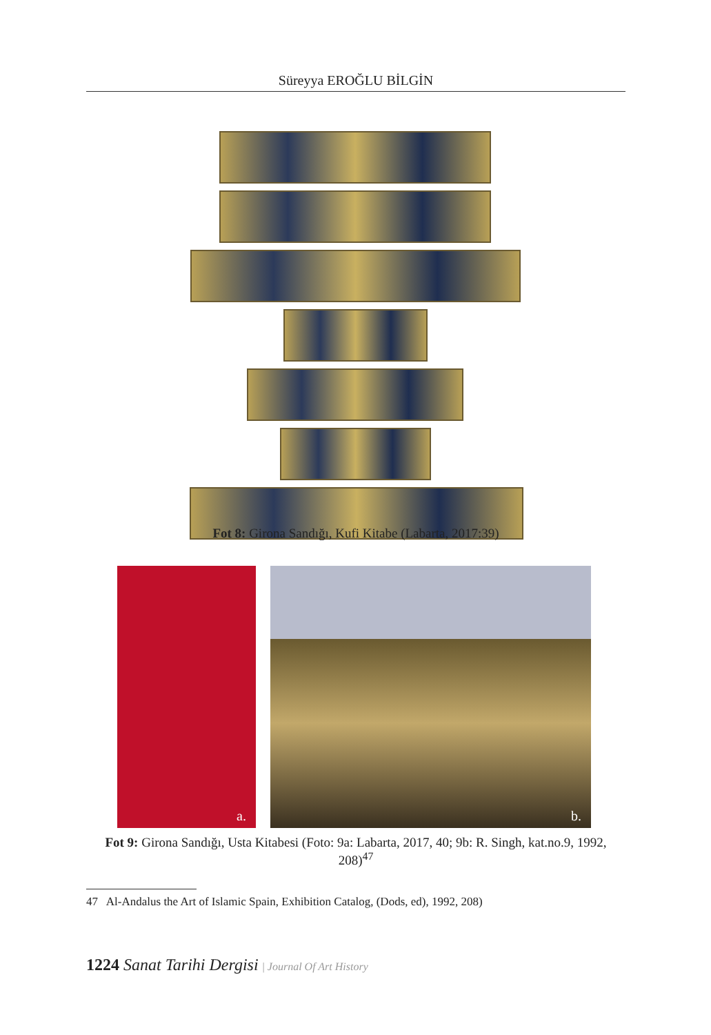Süreyya EROĞLU BİLGİN
Fot 8: Girona Sandığı, Kufi Kitabe (Labarta, 2017:39)
a. b.
Fot 9: Girona Sandığı, Usta Kitabesi (Foto: 9a: Labarta, 2017, 40; 9b: R. Singh, kat.no.9, 1992, 208)<sup>47</sup>
47 Al-Andalus the Art of Islamic Spain, Exhibition Catalog, (Dods, ed), 1992, 208)
1224 Sanat Tarihi Dergisi | Journal Of Art History